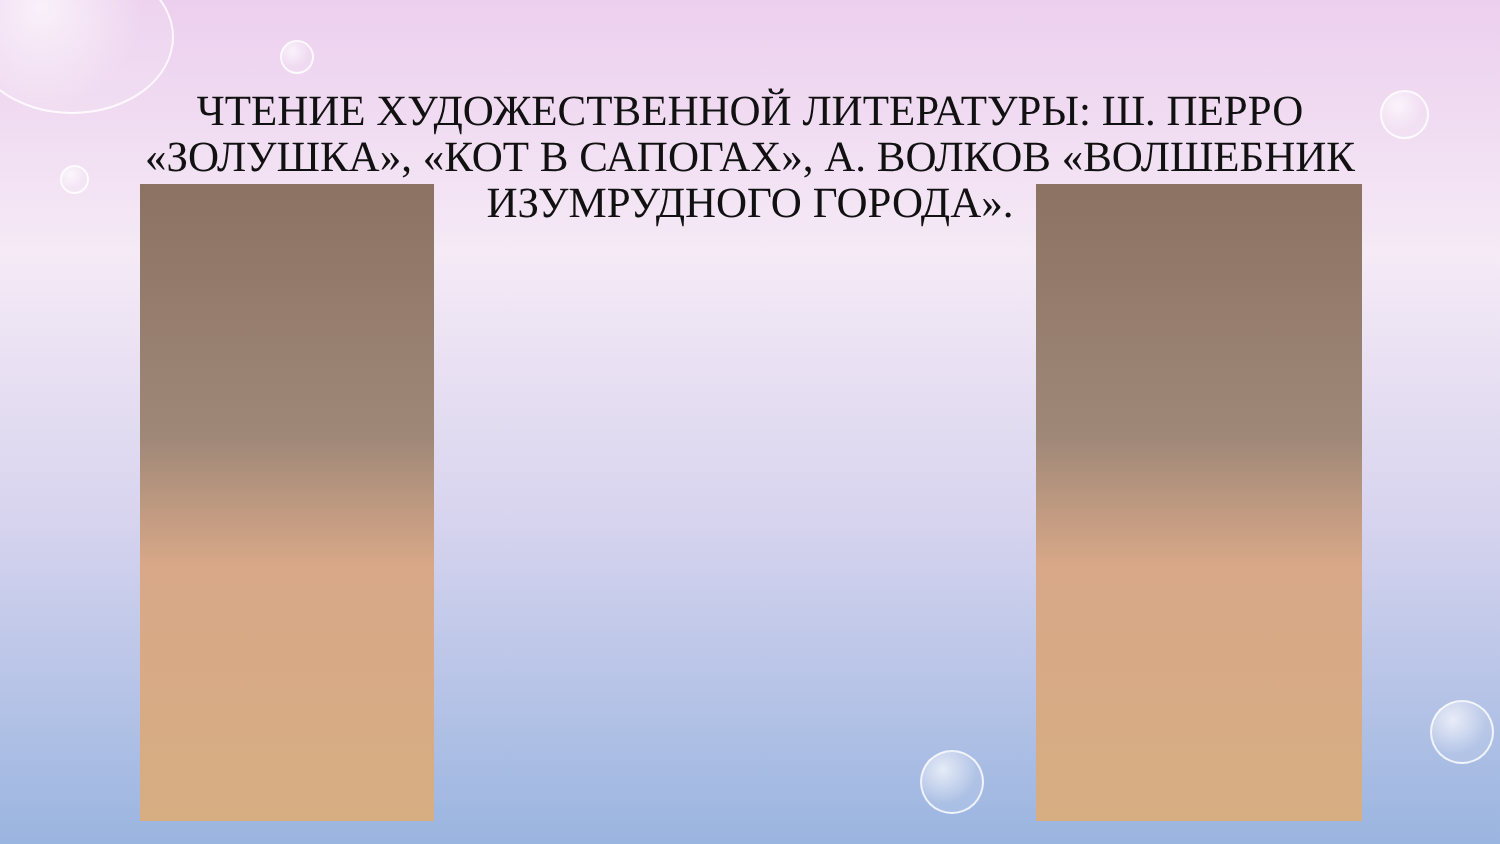ЧТЕНИЕ ХУДОЖЕСТВЕННОЙ ЛИТЕРАТУРЫ: Ш. ПЕРРО «ЗОЛУШКА», «КОТ В САПОГАХ», А. ВОЛКОВ «ВОЛШЕБНИК ИЗУМРУДНОГО ГОРОДА».